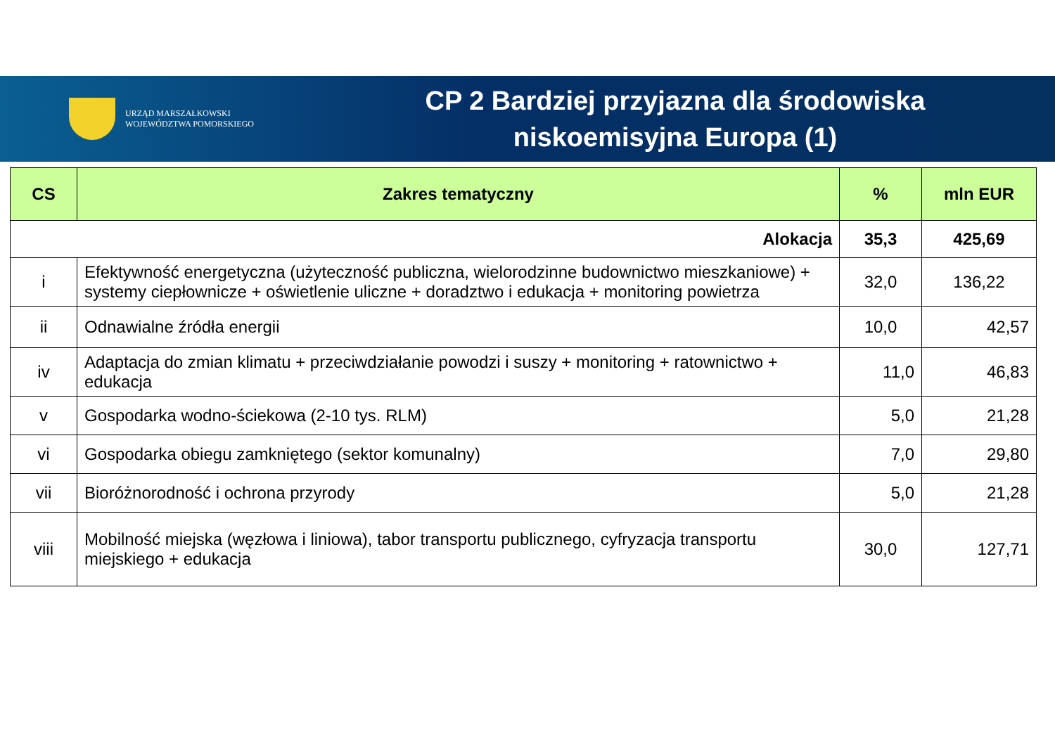URZĄD MARSZAŁKOWSKI
WOJEWÓDZTWA POMORSKIEGO
CP 2 Bardziej przyjazna dla środowiska
niskoemisyjna Europa (1)
| CS | Zakres tematyczny | % | mln EUR |
| --- | --- | --- | --- |
| Alokacja | | 35,3 | 425,69 |
| i | Efektywność energetyczna (użyteczność publiczna, wielorodzinne budownictwo mieszkaniowe) + systemy ciepłownicze + oświetlenie uliczne + doradztwo i edukacja + monitoring powietrza | 32,0 | 136,22 |
| ii | Odnawialne źródła energii | 10,0 | 42,57 |
| iv | Adaptacja do zmian klimatu + przeciwdziałanie powodzi i suszy + monitoring + ratownictwo + edukacja | 11,0 | 46,83 |
| v | Gospodarka wodno-ściekowa (2-10 tys. RLM) | 5,0 | 21,28 |
| vi | Gospodarka obiegu zamkniętego (sektor komunalny) | 7,0 | 29,80 |
| vii | Bioróżnorodność i ochrona przyrody | 5,0 | 21,28 |
| viii | Mobilność miejska (węzłowa i liniowa), tabor transportu publicznego, cyfryzacja transportu miejskiego + edukacja | 30,0 | 127,71 |